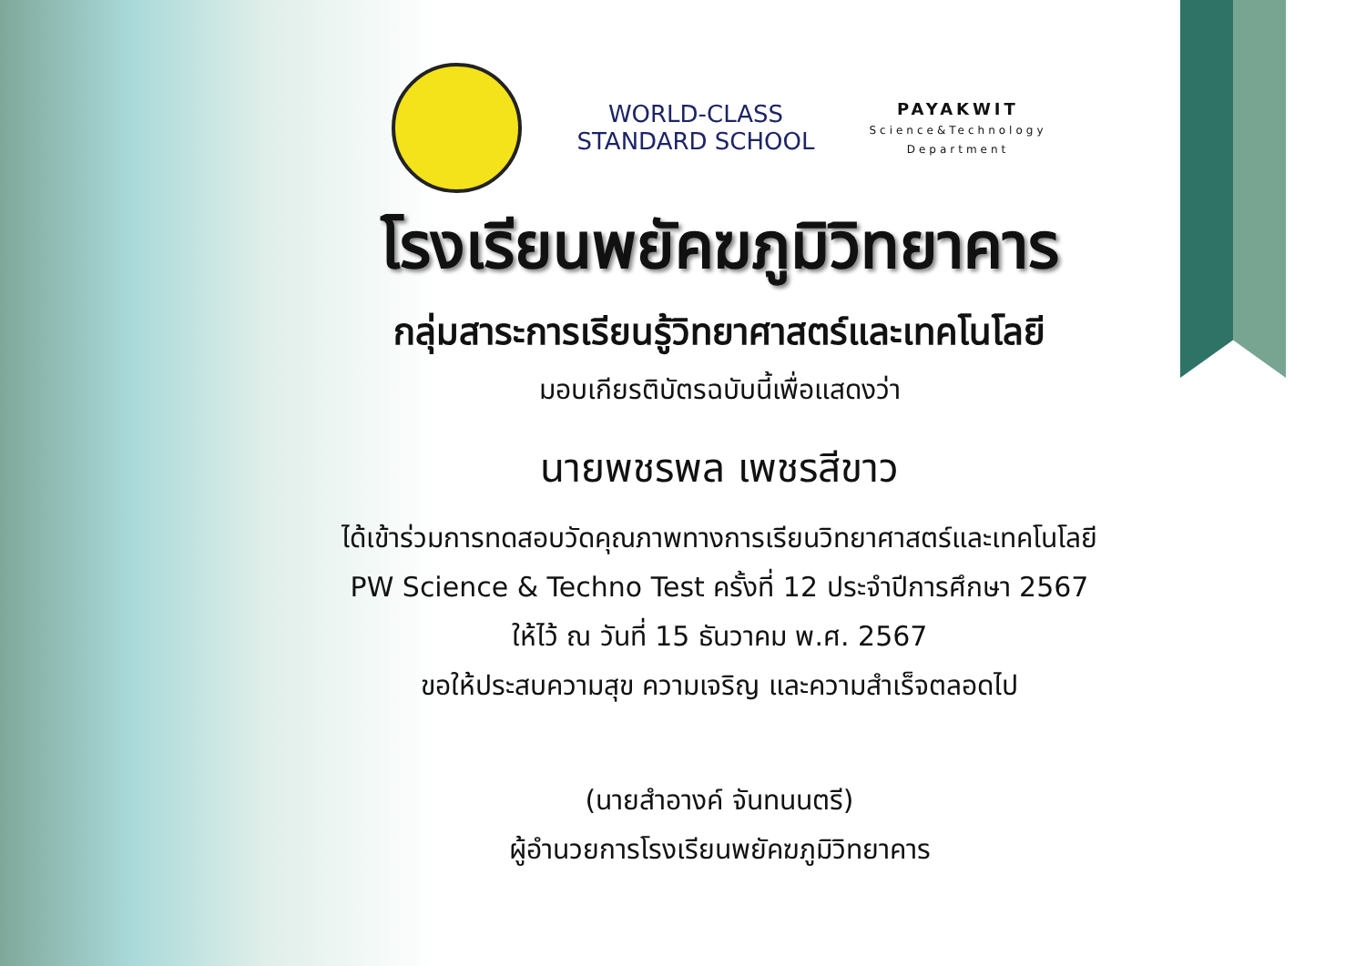WORLD-CLASS
STANDARD SCHOOL
PAYAKWIT
Science&Technology
Department
โรงเรียนพยัคฆภูมิวิทยาคาร
กลุ่มสาระการเรียนรู้วิทยาศาสตร์และเทคโนโลยี
มอบเกียรติบัตรฉบับนี้เพื่อแสดงว่า
นายพชรพล เพชรสีขาว
ได้เข้าร่วมการทดสอบวัดคุณภาพทางการเรียนวิทยาศาสตร์และเทคโนโลยี
PW Science & Techno Test ครั้งที่ 12 ประจำปีการศึกษา 2567
ให้ไว้ ณ วันที่ 15 ธันวาคม พ.ศ. 2567
ขอให้ประสบความสุข ความเจริญ และความสำเร็จตลอดไป
(นายสำอางค์ จันทนนตรี)
ผู้อำนวยการโรงเรียนพยัคฆภูมิวิทยาคาร